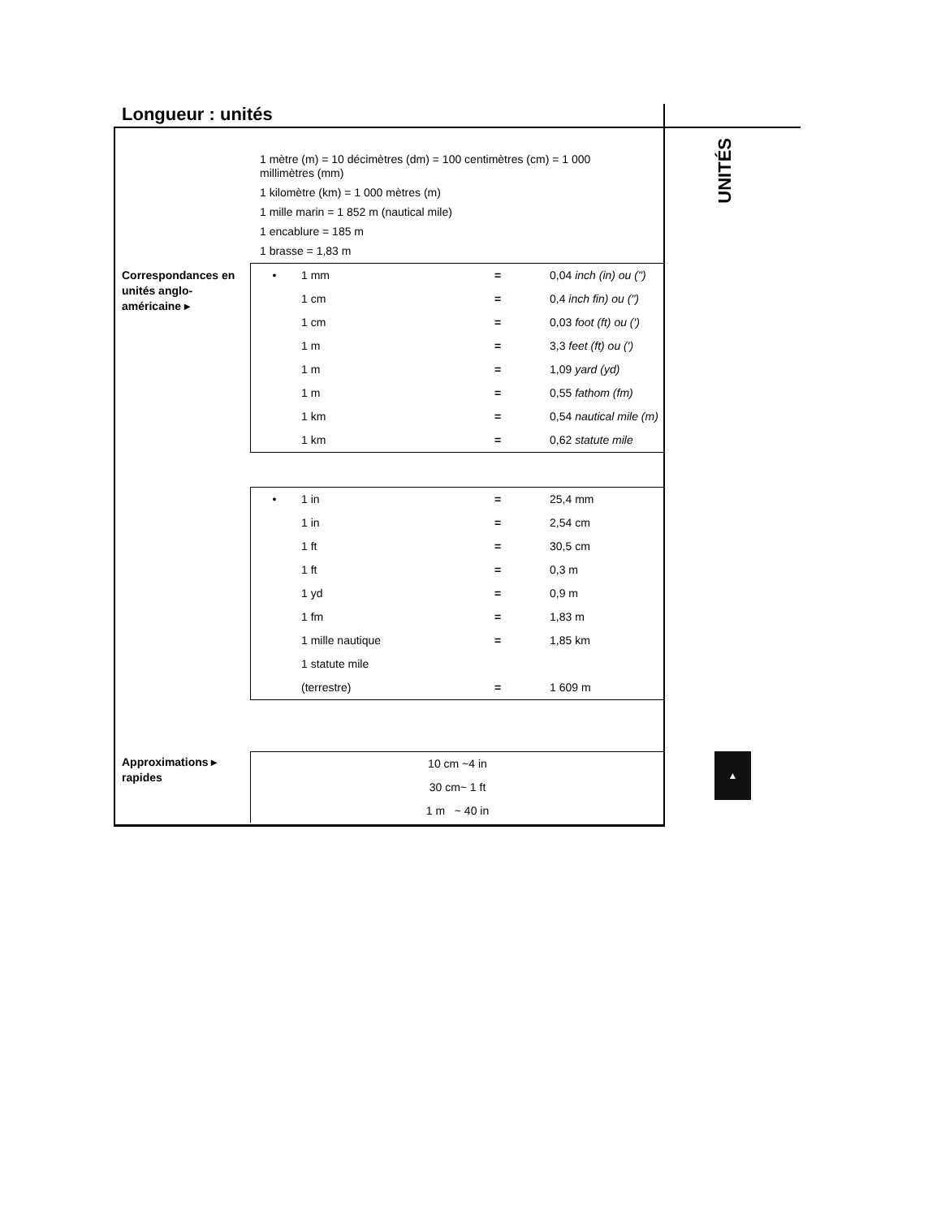Longueur : unités
UNITÉS
1 mètre (m) = 10 décimètres (dm) = 100 centimètres (cm) = 1 000 millimètres (mm)
1 kilomètre (km) = 1 000 mètres (m)
1 mille marin = 1 852 m (nautical mile)
1 encablure = 185 m
1 brasse = 1,83 m
Correspondances en unités anglo-américaine ▸
| • | 1 mm | = | 0,04 inch (in) ou (") |
| | 1 cm | = | 0,4 inch fin) ou (") |
| | 1 cm | = | 0,03 foot (ft) ou (') |
| | 1 m | = | 3,3 feet (ft) ou (') |
| | 1 m | = | 1,09 yard (yd) |
| | 1 m | = | 0,55 fathom (fm) |
| | 1 km | = | 0,54 nautical mile (m) |
| | 1 km | = | 0,62 statute mile |
| • | 1 in | = | 25,4 mm |
| | 1 in | = | 2,54 cm |
| | 1 ft | = | 30,5 cm |
| | 1 ft | = | 0,3 m |
| | 1 yd | = | 0,9 m |
| | 1 fm | = | 1,83 m |
| | 1 mille nautique | = | 1,85 km |
| | 1 statute mile | | |
| | (terrestre) | = | 1 609 m |
Approximations ▸ rapides
| 10 cm ~4 in |
| 30 cm~ 1 ft |
| 1 m ~ 40 in |
▲